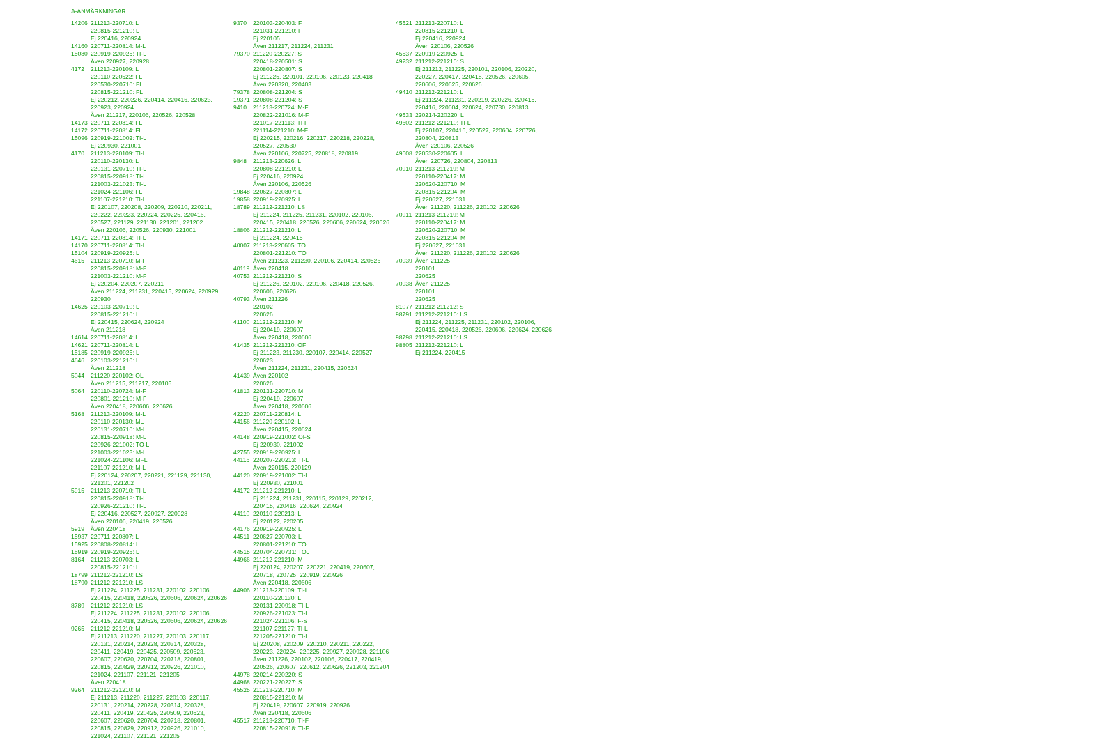A-ANMÄRKNINGAR
14206 211213-220710: L
220815-221210: L
Ej 220416, 220924
14160 220711-220814: M-L
15080 220919-220925: TI-L
Även 220927, 220928
4172 211213-220109: L
220110-220522: FL
220530-220710: FL
220815-221210: FL
Ej 220212, 220226, 220414, 220416, 220623,
220923, 220924
Även 211217, 220106, 220526, 220528
14173 220711-220814: FL
14172 220711-220814: FL
15096 220919-221002: TI-L
Ej 220930, 221001
4170 211213-220109: TI-L
220110-220130: L
220131-220710: TI-L
220815-220918: TI-L
221003-221023: TI-L
221024-221106: FL
221107-221210: TI-L
Ej 220107, 220208, 220209, 220210, 220211,
220222, 220223, 220224, 220225, 220416,
220527, 221129, 221130, 221201, 221202
Även 220106, 220526, 220930, 221001
14171 220711-220814: TI-L
14170 220711-220814: TI-L
15104 220919-220925: L
4615 211213-220710: M-F
220815-220918: M-F
221003-221210: M-F
Ej 220204, 220207, 220211
Även 211224, 211231, 220415, 220624, 220929,
220930
14625 220103-220710: L
220815-221210: L
Ej 220415, 220624, 220924
Även 211218
14614 220711-220814: L
14621 220711-220814: L
15185 220919-220925: L
4646 220103-221210: L
Även 211218
5044 211220-220102: OL
Även 211215, 211217, 220105
5064 220110-220724: M-F
220801-221210: M-F
Även 220418, 220606, 220626
5168 211213-220109: M-L
220110-220130: ML
220131-220710: M-L
220815-220918: M-L
220926-221002: TO-L
221003-221023: M-L
221024-221106: MFL
221107-221210: M-L
Ej 220124, 220207, 220221, 221129, 221130,
221201, 221202
5915 211213-220710: TI-L
220815-220918: TI-L
220926-221210: TI-L
Ej 220416, 220527, 220927, 220928
Även 220106, 220419, 220526
5919 Även 220418
15937 220711-220807: L
15925 220808-220814: L
15919 220919-220925: L
8164 211213-220703: L
220815-221210: L
18799 211212-221210: LS
18790 211212-221210: LS
Ej 211224, 211225, 211231, 220102, 220106,
220415, 220418, 220526, 220606, 220624, 220626
8789 211212-221210: LS
Ej 211224, 211225, 211231, 220102, 220106,
220415, 220418, 220526, 220606, 220624, 220626
9265 211212-221210: M
Ej 211213, 211220, 211227, 220103, 220117,
220131, 220214, 220228, 220314, 220328,
220411, 220419, 220425, 220509, 220523,
220607, 220620, 220704, 220718, 220801,
220815, 220829, 220912, 220926, 221010,
221024, 221107, 221121, 221205
Även 220418
9264 211212-221210: M
Ej 211213, 211220, 211227, 220103, 220117,
220131, 220214, 220228, 220314, 220328,
220411, 220419, 220425, 220509, 220523,
220607, 220620, 220704, 220718, 220801,
220815, 220829, 220912, 220926, 221010,
221024, 221107, 221121, 221205
9370 220103-220403: F
221031-221210: F
Ej 220105
Även 211217, 211224, 211231
79370 211220-220227: S
220418-220501: S
220801-220807: S
Ej 211225, 220101, 220106, 220123, 220418
Även 220320, 220403
79378 220808-221204: S
19371 220808-221204: S
9410 211213-220724: M-F
220822-221016: M-F
221017-221113: TI-F
221114-221210: M-F
Ej 220215, 220216, 220217, 220218, 220228,
220527, 220530
Även 220106, 220725, 220818, 220819
9848 211213-220626: L
220808-221210: L
Ej 220416, 220924
Även 220106, 220526
19848 220627-220807: L
19858 220919-220925: L
18789 211212-221210: LS
Ej 211224, 211225, 211231, 220102, 220106,
220415, 220418, 220526, 220606, 220624, 220626
18806 211212-221210: L
Ej 211224, 220415
40007 211213-220605: TO
220801-221210: TO
Även 211223, 211230, 220106, 220414, 220526
40119 Även 220418
40753 211212-221210: S
Ej 211226, 220102, 220106, 220418, 220526,
220606, 220626
40793 Även 211226
220102
220626
41100 211212-221210: M
Ej 220419, 220607
Även 220418, 220606
41435 211212-221210: OF
Ej 211223, 211230, 220107, 220414, 220527,
220623
Även 211224, 211231, 220415, 220624
41439 Även 220102
220626
41813 220131-220710: M
Ej 220419, 220607
Även 220418, 220606
42220 220711-220814: L
44156 211220-220102: L
Även 220415, 220624
44148 220919-221002: OFS
Ej 220930, 221002
42755 220919-220925: L
44116 220207-220213: TI-L
Även 220115, 220129
44120 220919-221002: TI-L
Ej 220930, 221001
44172 211212-221210: L
Ej 211224, 211231, 220115, 220129, 220212,
220415, 220416, 220624, 220924
44110 220110-220213: L
Ej 220122, 220205
44176 220919-220925: L
44511 220627-220703: L
220801-221210: TOL
44515 220704-220731: TOL
44966 211212-221210: M
Ej 220124, 220207, 220221, 220419, 220607,
220718, 220725, 220919, 220926
Även 220418, 220606
44906 211213-220109: TI-L
220110-220130: L
220131-220918: TI-L
220926-221023: TI-L
221024-221106: F-S
221107-221127: TI-L
221205-221210: TI-L
Ej 220208, 220209, 220210, 220211, 220222,
220223, 220224, 220225, 220927, 220928, 221106
Även 211226, 220102, 220106, 220417, 220419,
220526, 220607, 220612, 220626, 221203, 221204
44978 220214-220220: S
44968 220221-220227: S
45525 211213-220710: M
220815-221210: M
Ej 220419, 220607, 220919, 220926
Även 220418, 220606
45517 211213-220710: TI-F
220815-220918: TI-F
45521 211213-220710: L
220815-221210: L
Ej 220416, 220924
Även 220106, 220526
45537 220919-220925: L
49232 211212-221210: S
Ej 211212, 211225, 220101, 220106, 220220,
220227, 220417, 220418, 220526, 220605,
220606, 220625, 220626
49410 211212-221210: L
Ej 211224, 211231, 220219, 220226, 220415,
220416, 220604, 220624, 220730, 220813
49533 220214-220220: L
49602 211212-221210: TI-L
Ej 220107, 220416, 220527, 220604, 220726,
220804, 220813
Även 220106, 220526
49608 220530-220605: L
Även 220726, 220804, 220813
70910 211213-211219: M
220110-220417: M
220620-220710: M
220815-221204: M
Ej 220627, 221031
Även 211220, 211226, 220102, 220626
70911 211213-211219: M
220110-220417: M
220620-220710: M
220815-221204: M
Ej 220627, 221031
Även 211220, 211226, 220102, 220626
70939 Även 211225
220101
220625
70938 Även 211225
220101
220625
81077 211212-211212: S
98791 211212-221210: LS
Ej 211224, 211225, 211231, 220102, 220106,
220415, 220418, 220526, 220606, 220624, 220626
98798 211212-221210: LS
98805 211212-221210: L
Ej 211224, 220415